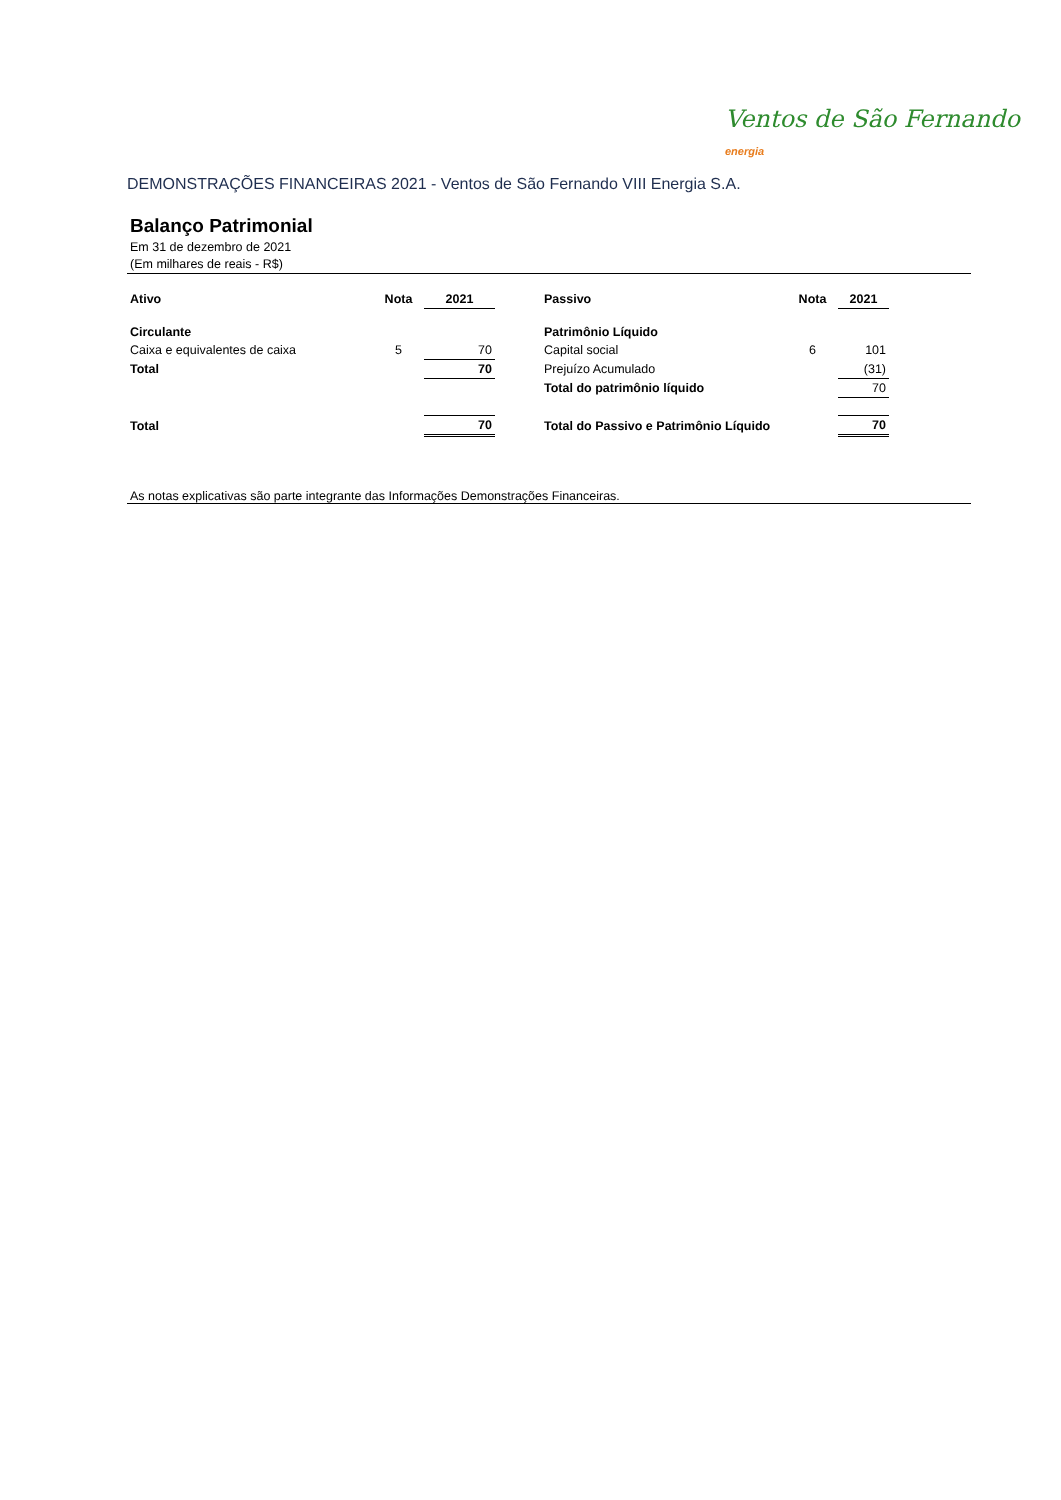Ventos de São Fernando energia
DEMONSTRAÇÕES FINANCEIRAS 2021 - Ventos de São Fernando VIII Energia S.A.
Balanço Patrimonial
Em 31 de dezembro de 2021
(Em milhares de reais - R$)
| Ativo | Nota | 2021 | | Passivo | Nota | 2021 | |
| Circulante | | | | Patrimônio Líquido | | | |
| Caixa e equivalentes de caixa | 5 | 70 | | Capital social | 6 | 101 | |
| Total | | 70 | | Prejuízo Acumulado | | (31) | |
| | | | | Total do patrimônio líquido | | 70 | |
| Total | | 70 | | Total do Passivo e Patrimônio Líquido | | 70 | |
As notas explicativas são parte integrante das Informações Demonstrações Financeiras.